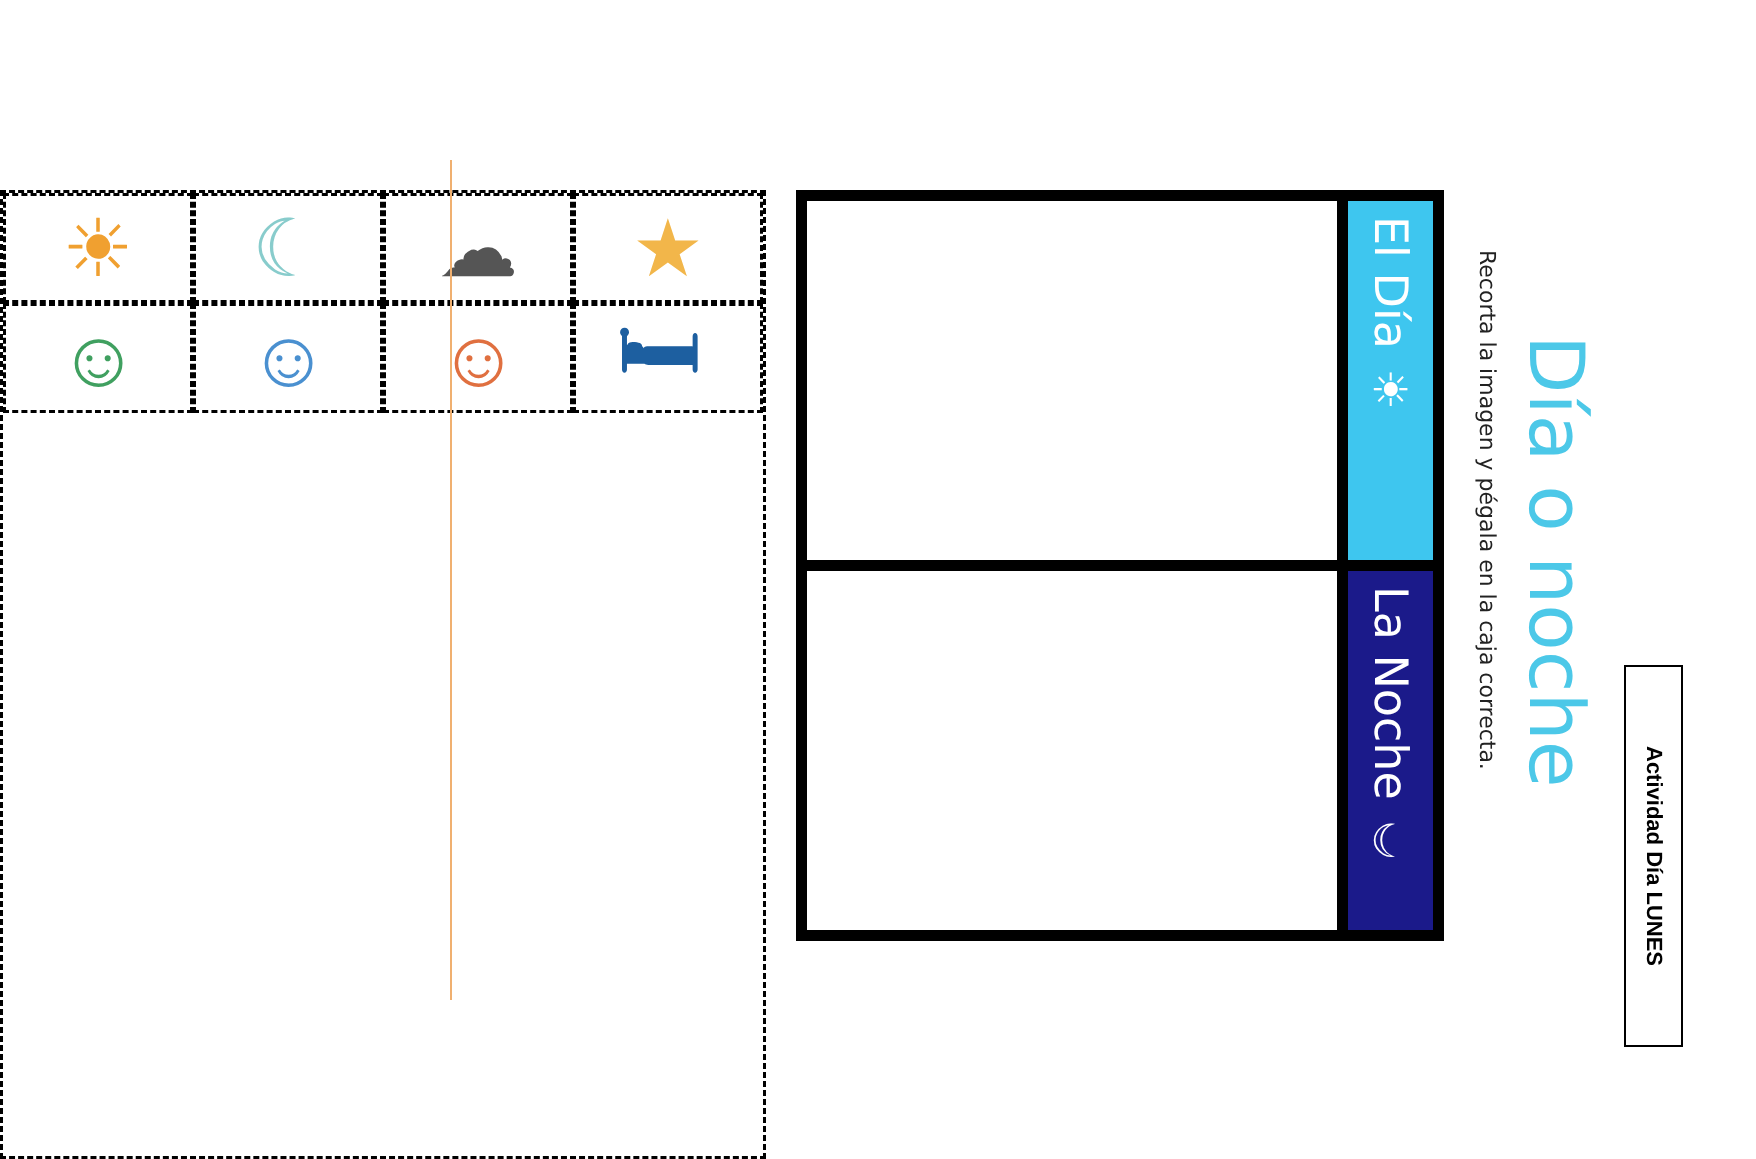Actividad Día LUNES
Día o noche
Recorta la imagen y pégala en la caja correcta.
| El Día ☀ | La Noche ☾ |
★
🛏
☁
☺
☾
☺
☀
☺